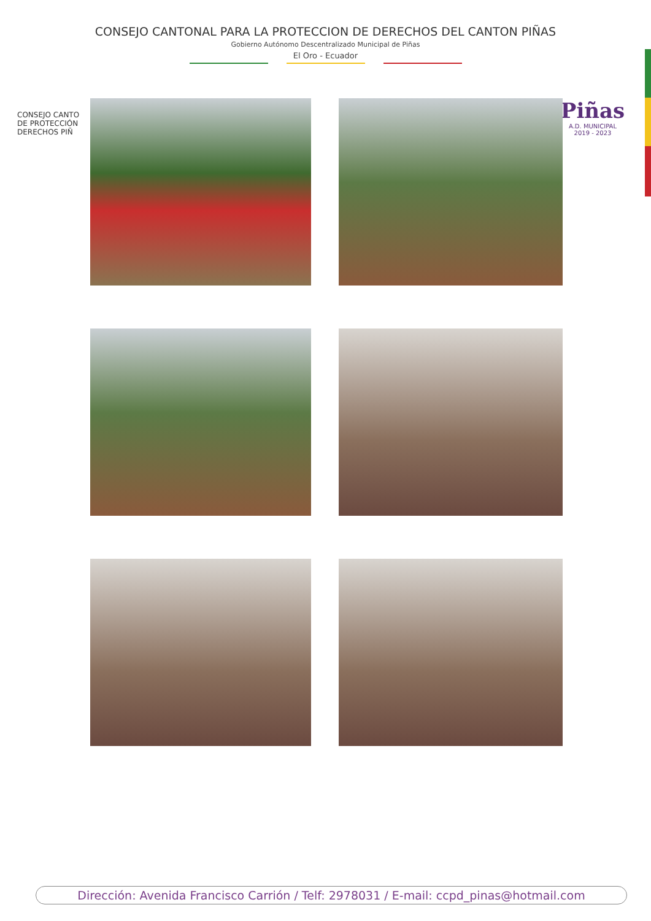CONSEJO CANTONAL PARA LA PROTECCION DE DERECHOS DEL CANTON PIÑAS
Gobierno Autónomo Descentralizado Municipal de Piñas
El Oro - Ecuador
CONSEJO CANTO
DE PROTECCIÓN
DERECHOS PIÑ
Piñas
A.D. MUNICIPAL
2019 - 2023
Dirección: Avenida Francisco Carrión / Telf: 2978031 / E-mail: ccpd_pinas@hotmail.com